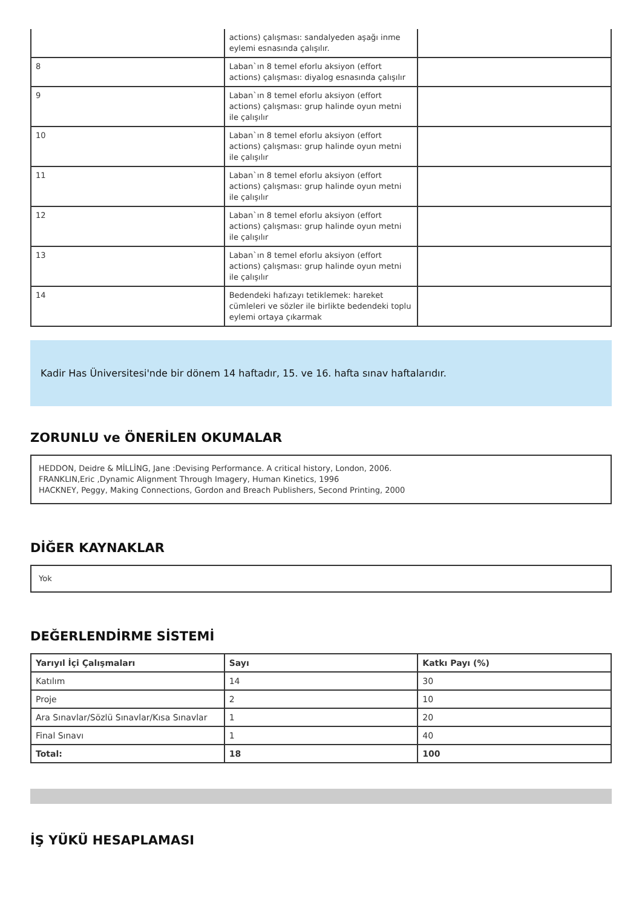| | actions) çalışması: sandalyeden aşağı inme eylemi esnasında çalışılır. | |
| 8 | Laban`ın 8 temel eforlu aksiyon (effort actions) çalışması: diyalog esnasında çalışılır | |
| 9 | Laban`ın 8 temel eforlu aksiyon (effort actions) çalışması: grup halinde oyun metni ile çalışılır | |
| 10 | Laban`ın 8 temel eforlu aksiyon (effort actions) çalışması: grup halinde oyun metni ile çalışılır | |
| 11 | Laban`ın 8 temel eforlu aksiyon (effort actions) çalışması: grup halinde oyun metni ile çalışılır | |
| 12 | Laban`ın 8 temel eforlu aksiyon (effort actions) çalışması: grup halinde oyun metni ile çalışılır | |
| 13 | Laban`ın 8 temel eforlu aksiyon (effort actions) çalışması: grup halinde oyun metni ile çalışılır | |
| 14 | Bedendeki hafızayı tetiklemek: hareket cümleleri ve sözler ile birlikte bedendeki toplu eylemi ortaya çıkarmak | |
Kadir Has Üniversitesi'nde bir dönem 14 haftadır, 15. ve 16. hafta sınav haftalarıdır.
ZORUNLU ve ÖNERİLEN OKUMALAR
HEDDON, Deidre & MİLLİNG, Jane :Devising Performance. A critical history, London, 2006.
FRANKLIN,Eric ,Dynamic Alignment Through Imagery, Human Kinetics, 1996
HACKNEY, Peggy, Making Connections, Gordon and Breach Publishers, Second Printing, 2000
DİĞER KAYNAKLAR
Yok
DEĞERLENDİRME SİSTEMİ
| Yarıyıl İçi Çalışmaları | Sayı | Katkı Payı (%) |
| --- | --- | --- |
| Katılım | 14 | 30 |
| Proje | 2 | 10 |
| Ara Sınavlar/Sözlü Sınavlar/Kısa Sınavlar | 1 | 20 |
| Final Sınavı | 1 | 40 |
| Total: | 18 | 100 |
İŞ YÜKÜ HESAPLAMASI